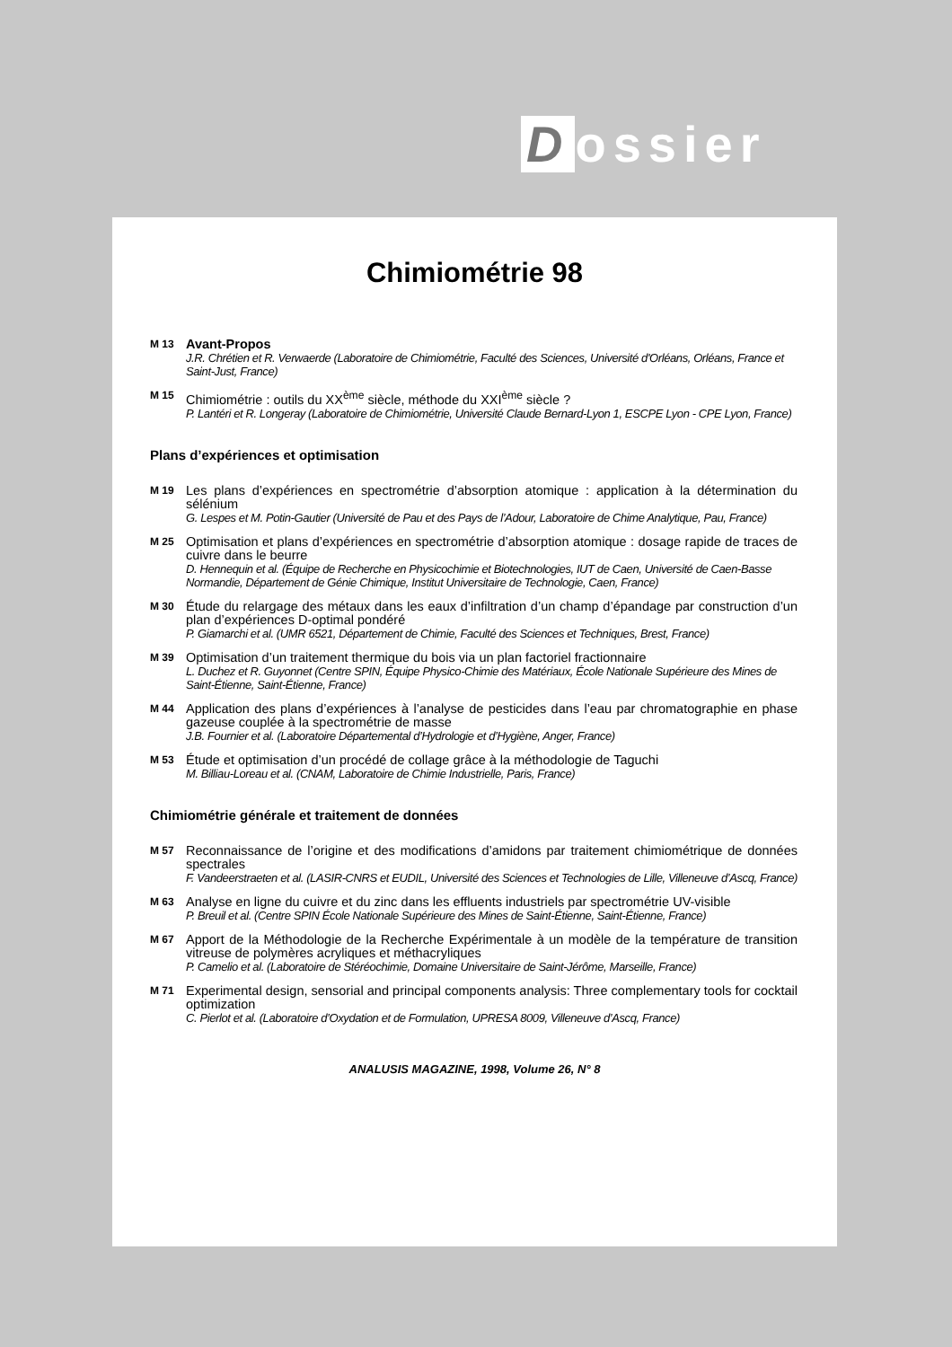Dossier
Chimiométrie 98
M 13
Avant-Propos
J.R. Chrétien et R. Verwaerde (Laboratoire de Chimiométrie, Faculté des Sciences, Université d'Orléans, Orléans, France et Saint-Just, France)
M 15
Chimiométrie : outils du XX<sup>ème</sup> siècle, méthode du XXI<sup>ème</sup> siècle ?
P. Lantéri et R. Longeray (Laboratoire de Chimiométrie, Université Claude Bernard-Lyon 1, ESCPE Lyon - CPE Lyon, France)
Plans d’expériences et optimisation
M 19
Les plans d’expériences en spectrométrie d’absorption atomique : application à la détermination du sélénium
G. Lespes et M. Potin-Gautier (Université de Pau et des Pays de l’Adour, Laboratoire de Chime Analytique, Pau, France)
M 25
Optimisation et plans d’expériences en spectrométrie d’absorption atomique : dosage rapide de traces de cuivre dans le beurre
D. Hennequin et al. (Équipe de Recherche en Physicochimie et Biotechnologies, IUT de Caen, Université de Caen-Basse Normandie, Département de Génie Chimique, Institut Universitaire de Technologie, Caen, France)
M 30
Étude du relargage des métaux dans les eaux d’infiltration d’un champ d’épandage par construction d’un plan d’expériences D-optimal pondéré
P. Giamarchi et al. (UMR 6521, Département de Chimie, Faculté des Sciences et Techniques, Brest, France)
M 39
Optimisation d’un traitement thermique du bois via un plan factoriel fractionnaire
L. Duchez et R. Guyonnet (Centre SPIN, Équipe Physico-Chimie des Matériaux, École Nationale Supérieure des Mines de Saint-Étienne, Saint-Étienne, France)
M 44
Application des plans d’expériences à l’analyse de pesticides dans l’eau par chromatographie en phase gazeuse couplée à la spectrométrie de masse
J.B. Fournier et al. (Laboratoire Départemental d’Hydrologie et d’Hygiène, Anger, France)
M 53
Étude et optimisation d’un procédé de collage grâce à la méthodologie de Taguchi
M. Billiau-Loreau et al. (CNAM, Laboratoire de Chimie Industrielle, Paris, France)
Chimiométrie générale et traitement de données
M 57
Reconnaissance de l’origine et des modifications d’amidons par traitement chimiométrique de données spectrales
F. Vandeerstraeten et al. (LASIR-CNRS et EUDIL, Université des Sciences et Technologies de Lille, Villeneuve d’Ascq, France)
M 63
Analyse en ligne du cuivre et du zinc dans les effluents industriels par spectrométrie UV-visible
P. Breuil et al. (Centre SPIN École Nationale Supérieure des Mines de Saint-Étienne, Saint-Étienne, France)
M 67
Apport de la Méthodologie de la Recherche Expérimentale à un modèle de la température de transition vitreuse de polymères acryliques et méthacryliques
P. Camelio et al. (Laboratoire de Stéréochimie, Domaine Universitaire de Saint-Jérôme, Marseille, France)
M 71
Experimental design, sensorial and principal components analysis: Three complementary tools for cocktail optimization
C. Pierlot et al. (Laboratoire d’Oxydation et de Formulation, UPRESA 8009, Villeneuve d’Ascq, France)
ANALUSIS MAGAZINE, 1998, Volume 26, N° 8